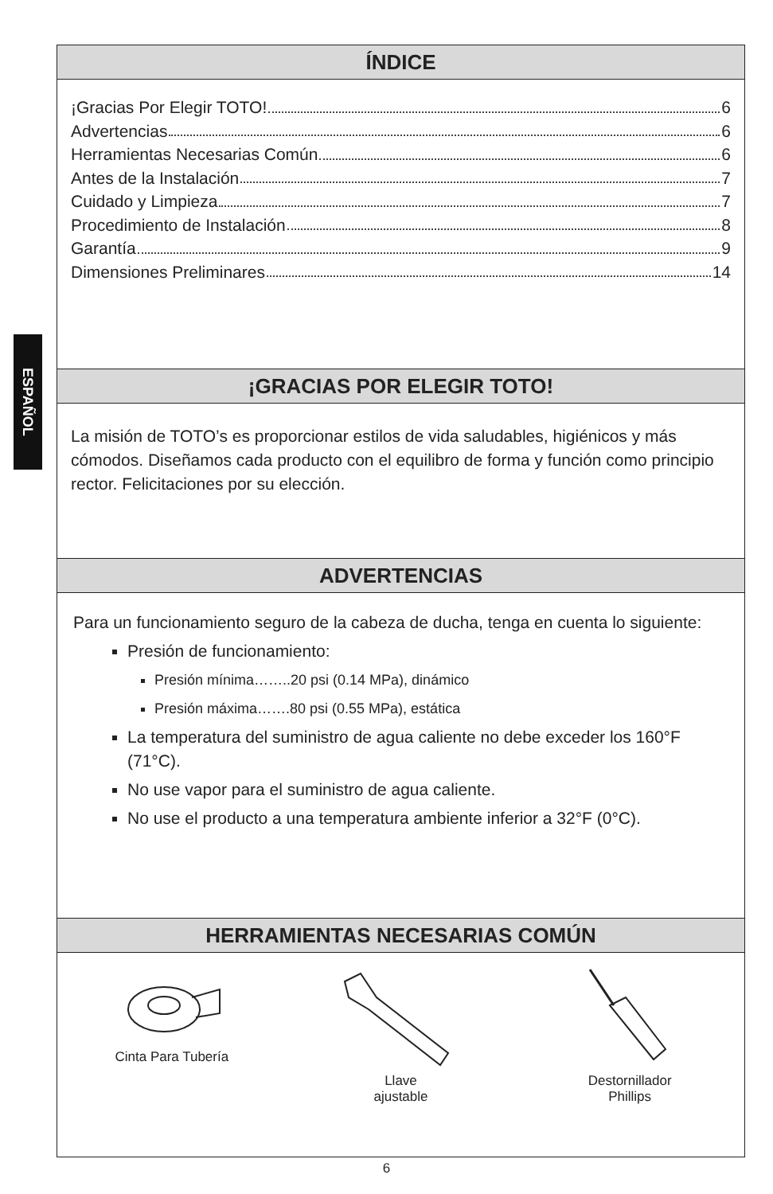ESPAÑOL
ÍNDICE
¡Gracias Por Elegir TOTO! 6
Advertencias 6
Herramientas Necesarias Común 6
Antes de la Instalación 7
Cuidado y Limpieza 7
Procedimiento de Instalación 8
Garantía 9
Dimensiones Preliminares 14
¡GRACIAS POR ELEGIR TOTO!
La misión de TOTO’s es proporcionar estilos de vida saludables, higiénicos y más cómodos. Diseñamos cada producto con el equilibro de forma y función como principio rector. Felicitaciones por su elección.
ADVERTENCIAS
Para un funcionamiento seguro de la cabeza de ducha, tenga en cuenta lo siguiente:
Presión de funcionamiento:
Presión mínima……..20 psi (0.14 MPa), dinámico
Presión máxima…….80 psi (0.55 MPa), estática
La temperatura del suministro de agua caliente no debe exceder los 160°F (71°C).
No use vapor para el suministro de agua caliente.
No use el producto a una temperatura ambiente inferior a 32°F (0°C).
HERRAMIENTAS NECESARIAS COMÚN
Cinta Para Tubería
Llave
ajustable
Destornillador
Phillips
6